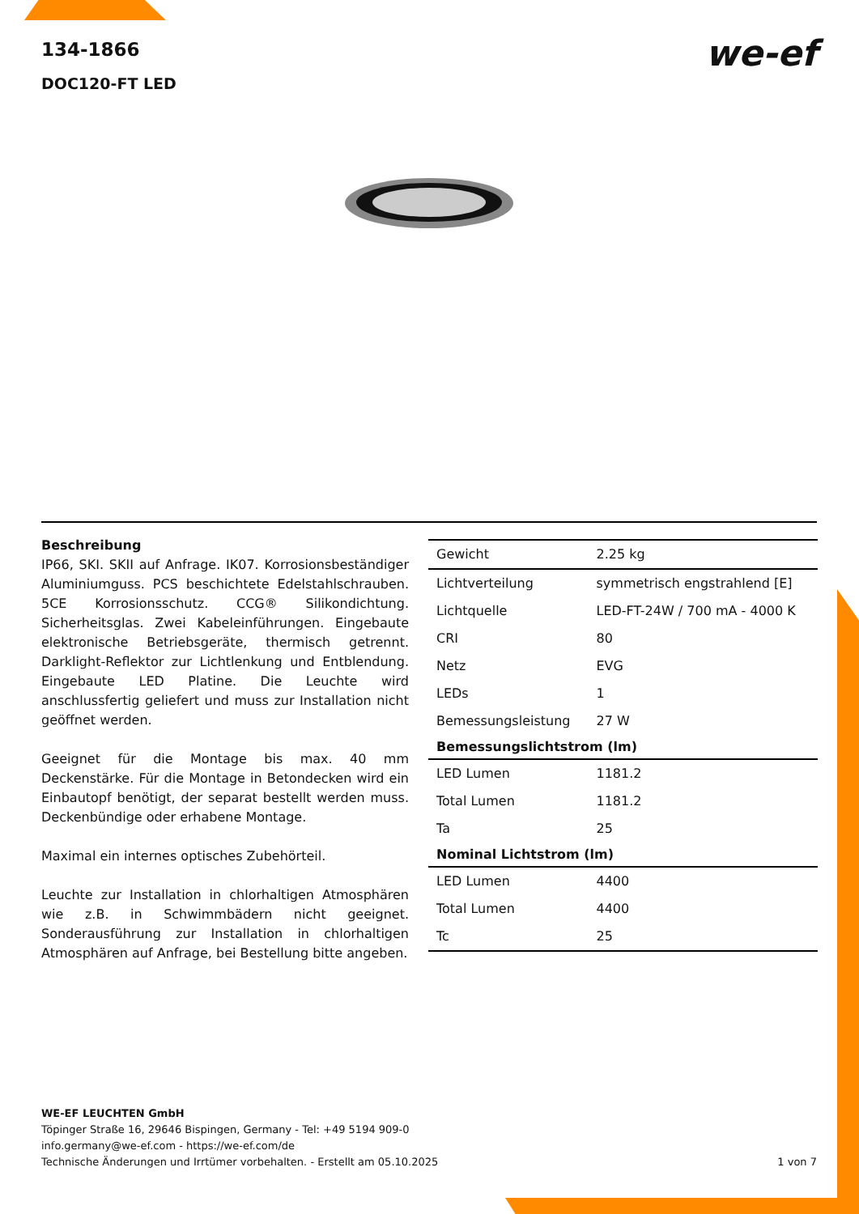134-1866
DOC120-FT LED
we-ef
Beschreibung
IP66, SKI. SKII auf Anfrage. IK07. Korrosionsbeständiger Aluminiumguss. PCS beschichtete Edelstahlschrauben. 5CE Korrosionsschutz. CCG® Silikondichtung. Sicherheitsglas. Zwei Kabeleinführungen. Eingebaute elektronische Betriebsgeräte, thermisch getrennt. Darklight-Reflektor zur Lichtlenkung und Entblendung. Eingebaute LED Platine. Die Leuchte wird anschlussfertig geliefert und muss zur Installation nicht geöffnet werden.
Geeignet für die Montage bis max. 40 mm Deckenstärke. Für die Montage in Betondecken wird ein Einbautopf benötigt, der separat bestellt werden muss. Deckenbündige oder erhabene Montage.
Maximal ein internes optisches Zubehörteil.
Leuchte zur Installation in chlorhaltigen Atmosphären wie z.B. in Schwimmbädern nicht geeignet. Sonderausführung zur Installation in chlorhaltigen Atmosphären auf Anfrage, bei Bestellung bitte angeben.
| Gewicht | 2.25 kg |
| Lichtverteilung | symmetrisch engstrahlend [E] |
| Lichtquelle | LED-FT-24W / 700 mA - 4000 K |
| CRI | 80 |
| Netz | EVG |
| LEDs | 1 |
| Bemessungsleistung | 27 W |
| Bemessungslichtstrom (lm) | |
| LED Lumen | 1181.2 |
| Total Lumen | 1181.2 |
| Ta | 25 |
| Nominal Lichtstrom (lm) | |
| LED Lumen | 4400 |
| Total Lumen | 4400 |
| Tc | 25 |
WE-EF LEUCHTEN GmbH
Töpinger Straße 16, 29646 Bispingen, Germany - Tel: +49 5194 909-0
info.germany@we-ef.com - https://we-ef.com/de
Technische Änderungen und Irrtümer vorbehalten. - Erstellt am 05.10.2025 1 von 7